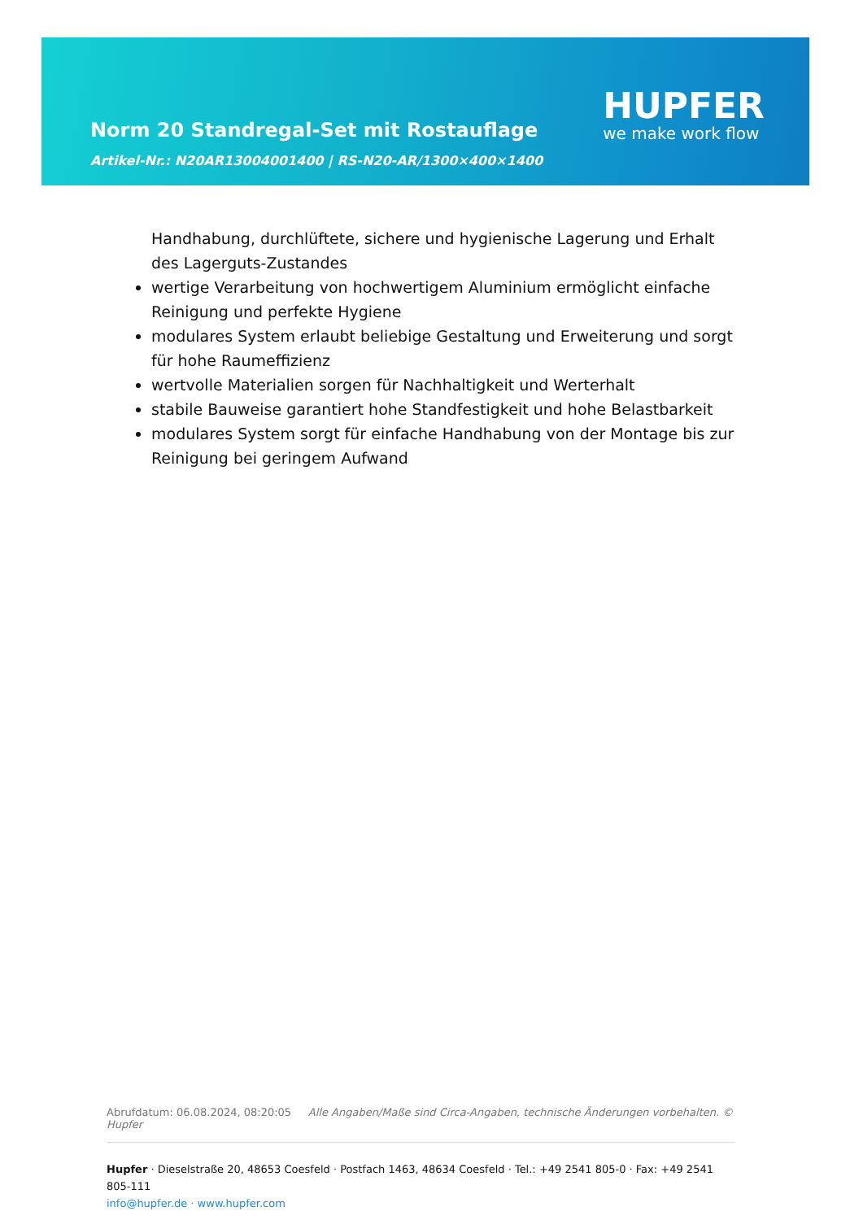Norm 20 Standregal-Set mit Rostauflage
Artikel-Nr.: N20AR13004001400 | RS-N20-AR/1300×400×1400
HUPFER
we make work flow
Handhabung, durchlüftete, sichere und hygienische Lagerung und Erhalt des Lagerguts-Zustandes
wertige Verarbeitung von hochwertigem Aluminium ermöglicht einfache Reinigung und perfekte Hygiene
modulares System erlaubt beliebige Gestaltung und Erweiterung und sorgt für hohe Raumeffizienz
wertvolle Materialien sorgen für Nachhaltigkeit und Werterhalt
stabile Bauweise garantiert hohe Standfestigkeit und hohe Belastbarkeit
modulares System sorgt für einfache Handhabung von der Montage bis zur Reinigung bei geringem Aufwand
Abrufdatum: 06.08.2024, 08:20:05 Alle Angaben/Maße sind Circa-Angaben, technische Änderungen vorbehalten. © Hupfer
Hupfer · Dieselstraße 20, 48653 Coesfeld · Postfach 1463, 48634 Coesfeld · Tel.: +49 2541 805-0 · Fax: +49 2541 805-111
info@hupfer.de · www.hupfer.com